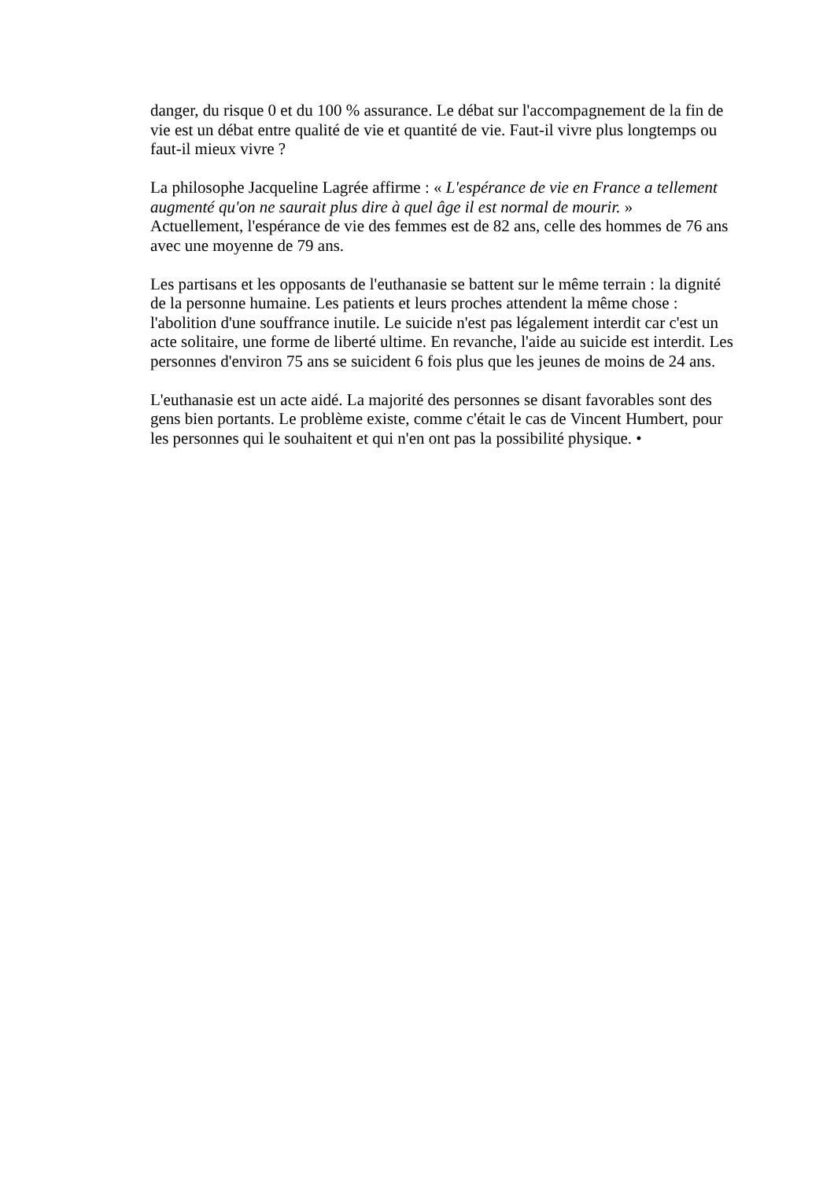danger, du risque 0 et du 100 % assurance. Le débat sur l'accompagnement de la fin de vie est un débat entre qualité de vie et quantité de vie. Faut-il vivre plus longtemps ou faut-il mieux vivre ?
La philosophe Jacqueline Lagrée affirme : « L'espérance de vie en France a tellement augmenté qu'on ne saurait plus dire à quel âge il est normal de mourir. »
Actuellement, l'espérance de vie des femmes est de 82 ans, celle des hommes de 76 ans avec une moyenne de 79 ans.
Les partisans et les opposants de l'euthanasie se battent sur le même terrain : la dignité de la personne humaine. Les patients et leurs proches attendent la même chose : l'abolition d'une souffrance inutile. Le suicide n'est pas légalement interdit car c'est un acte solitaire, une forme de liberté ultime. En revanche, l'aide au suicide est interdit. Les personnes d'environ 75 ans se suicident 6 fois plus que les jeunes de moins de 24 ans.
L'euthanasie est un acte aidé. La majorité des personnes se disant favorables sont des gens bien portants. Le problème existe, comme c'était le cas de Vincent Humbert, pour les personnes qui le souhaitent et qui n'en ont pas la possibilité physique. •